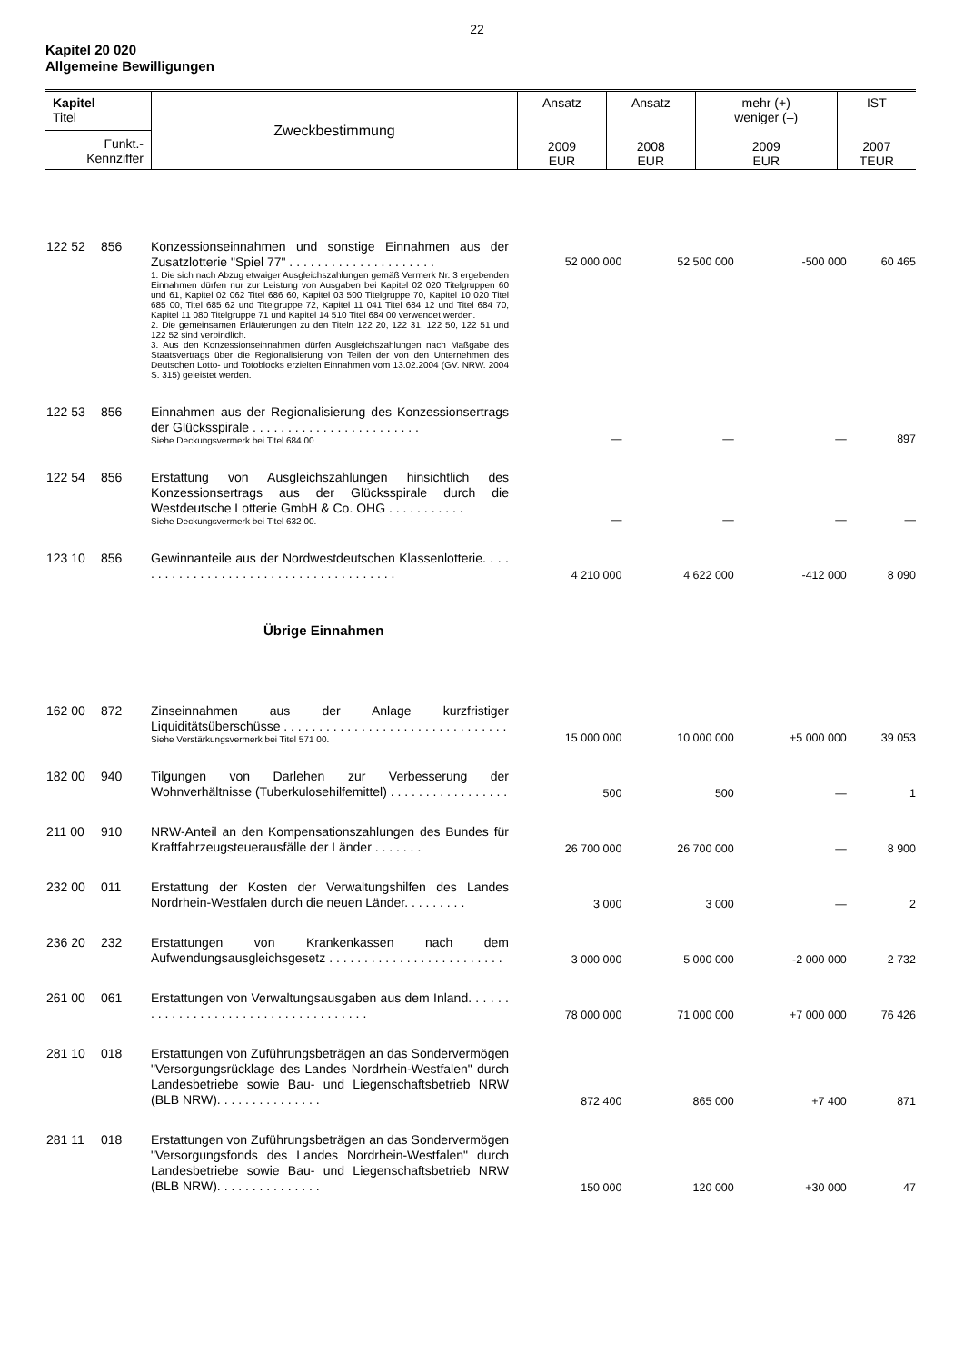22
Kapitel 20 020
Allgemeine Bewilligungen
| Kapitel Titel Funkt.- Kennziffer | Zweckbestimmung | Ansatz 2009 EUR | Ansatz 2008 EUR | mehr (+) weniger (–) 2009 EUR | IST 2007 TEUR |
| 122 52 | 856 | Konzessionseinnahmen und sonstige Einnahmen aus der Zusatzlotterie "Spiel 77" . . . . . . . . . . . . . . . . . . . . . 1. Die sich nach Abzug etwaiger Ausgleichszahlungen gemäß Vermerk Nr. 3 ergebenden Einnahmen dürfen nur zur Leistung von Ausgaben bei Kapitel 02 020 Titelgruppen 60 und 61, Kapitel 02 062 Titel 686 60, Kapitel 03 500 Titelgruppe 70, Kapitel 10 020 Titel 685 00, Titel 685 62 und Titelgruppe 72, Kapitel 11 041 Titel 684 12 und Titel 684 70, Kapitel 11 080 Titelgruppe 71 und Kapitel 14 510 Titel 684 00 verwendet werden. 2. Die gemeinsamen Erläuterungen zu den Titeln 122 20, 122 31, 122 50, 122 51 und 122 52 sind verbindlich. 3. Aus den Konzessionseinnahmen dürfen Ausgleichszahlungen nach Maßgabe des Staatsvertrags über die Regionalisierung von Teilen der von den Unternehmen des Deutschen Lotto- und Totoblocks erzielten Einnahmen vom 13.02.2004 (GV. NRW. 2004 S. 315) geleistet werden. | 52 000 000 | 52 500 000 | -500 000 | 60 465 |
| 122 53 | 856 | Einnahmen aus der Regionalisierung des Konzessionsertrags der Glücksspirale . . . . . . . . . . . . . . . . . . . . . . . . Siehe Deckungsvermerk bei Titel 684 00. | — | — | — | 897 |
| 122 54 | 856 | Erstattung von Ausgleichszahlungen hinsichtlich des Konzessionsertrags aus der Glücksspirale durch die Westdeutsche Lotterie GmbH & Co. OHG . . . . . . . . . . . Siehe Deckungsvermerk bei Titel 632 00. | — | — | — | — |
| 123 10 | 856 | Gewinnanteile aus der Nordwestdeutschen Klassenlotterie. . . . . . . . . . . . . . . . . . . . . . . . . . . . . . . . . . . . . . . | 4 210 000 | 4 622 000 | -412 000 | 8 090 |
| Übrige Einnahmen | | | | | | |
| 162 00 | 872 | Zinseinnahmen aus der Anlage kurzfristiger Liquiditätsüberschüsse . . . . . . . . . . . . . . . . . . . . . . . . . . . . . . . . Siehe Verstärkungsvermerk bei Titel 571 00. | 15 000 000 | 10 000 000 | +5 000 000 | 39 053 |
| 182 00 | 940 | Tilgungen von Darlehen zur Verbesserung der Wohnverhältnisse (Tuberkulosehilfemittel) . . . . . . . . . . . . . . . . . | 500 | 500 | — | 1 |
| 211 00 | 910 | NRW-Anteil an den Kompensationszahlungen des Bundes für Kraftfahrzeugsteuerausfälle der Länder . . . . . . . | 26 700 000 | 26 700 000 | — | 8 900 |
| 232 00 | 011 | Erstattung der Kosten der Verwaltungshilfen des Landes Nordrhein-Westfalen durch die neuen Länder. . . . . . . . . | 3 000 | 3 000 | — | 2 |
| 236 20 | 232 | Erstattungen von Krankenkassen nach dem Aufwendungsausgleichsgesetz . . . . . . . . . . . . . . . . . . . . . . . . . | 3 000 000 | 5 000 000 | -2 000 000 | 2 732 |
| 261 00 | 061 | Erstattungen von Verwaltungsausgaben aus dem Inland. . . . . . . . . . . . . . . . . . . . . . . . . . . . . . . . . . . . . | 78 000 000 | 71 000 000 | +7 000 000 | 76 426 |
| 281 10 | 018 | Erstattungen von Zuführungsbeträgen an das Sondervermögen "Versorgungsrücklage des Landes Nordrhein-Westfalen" durch Landesbetriebe sowie Bau- und Liegenschaftsbetrieb NRW (BLB NRW). . . . . . . . . . . . . . . | 872 400 | 865 000 | +7 400 | 871 |
| 281 11 | 018 | Erstattungen von Zuführungsbeträgen an das Sondervermögen "Versorgungsfonds des Landes Nordrhein-Westfalen" durch Landesbetriebe sowie Bau- und Liegenschaftsbetrieb NRW (BLB NRW). . . . . . . . . . . . . . . | 150 000 | 120 000 | +30 000 | 47 |